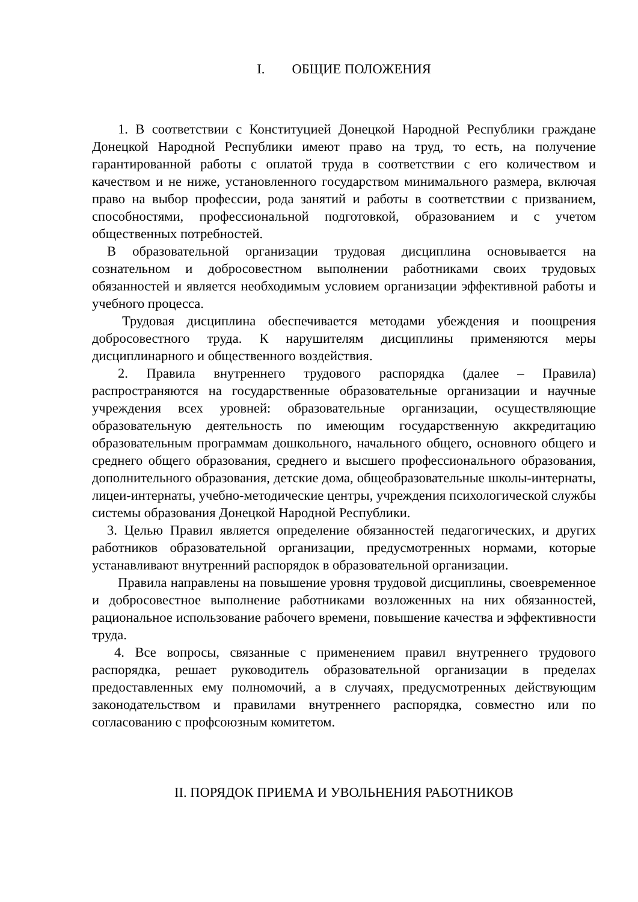I. ОБЩИЕ ПОЛОЖЕНИЯ
1. В соответствии с Конституцией Донецкой Народной Республики граждане Донецкой Народной Республики имеют право на труд, то есть, на получение гарантированной работы с оплатой труда в соответствии с его количеством и качеством и не ниже, установленного государством минимального размера, включая право на выбор профессии, рода занятий и работы в соответствии с призванием, способностями, профессиональной подготовкой, образованием и с учетом общественных потребностей.
В образовательной организации трудовая дисциплина основывается на сознательном и добросовестном выполнении работниками своих трудовых обязанностей и является необходимым условием организации эффективной работы и учебного процесса.
Трудовая дисциплина обеспечивается методами убеждения и поощрения добросовестного труда. К нарушителям дисциплины применяются меры дисциплинарного и общественного воздействия.
2. Правила внутреннего трудового распорядка (далее – Правила) распространяются на государственные образовательные организации и научные учреждения всех уровней: образовательные организации, осуществляющие образовательную деятельность по имеющим государственную аккредитацию образовательным программам дошкольного, начального общего, основного общего и среднего общего образования, среднего и высшего профессионального образования, дополнительного образования, детские дома, общеобразовательные школы-интернаты, лицеи-интернаты, учебно-методические центры, учреждения психологической службы системы образования Донецкой Народной Республики.
3. Целью Правил является определение обязанностей педагогических, и других работников образовательной организации, предусмотренных нормами, которые устанавливают внутренний распорядок в образовательной организации.
Правила направлены на повышение уровня трудовой дисциплины, своевременное и добросовестное выполнение работниками возложенных на них обязанностей, рациональное использование рабочего времени, повышение качества и эффективности труда.
4. Все вопросы, связанные с применением правил внутреннего трудового распорядка, решает руководитель образовательной организации в пределах предоставленных ему полномочий, а в случаях, предусмотренных действующим законодательством и правилами внутреннего распорядка, совместно или по согласованию с профсоюзным комитетом.
II. ПОРЯДОК ПРИЕМА И УВОЛЬНЕНИЯ РАБОТНИКОВ